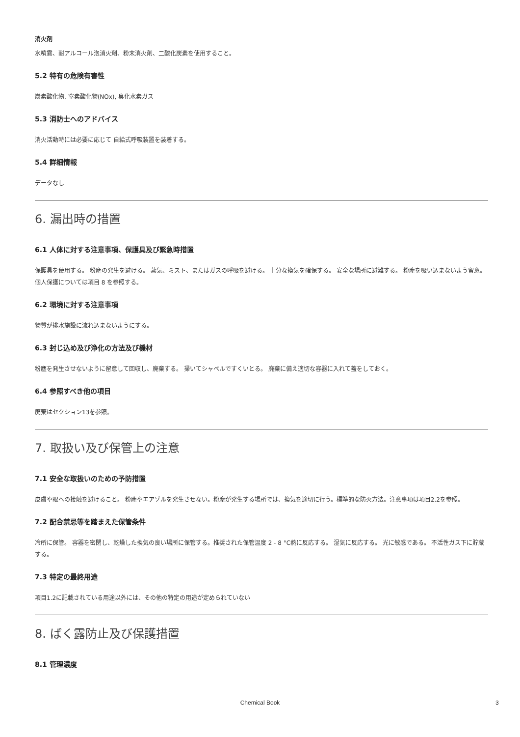消火剤
水噴霧、耐アルコール泡消火剤、粉末消火剤、二酸化炭素を使用すること。
5.2 特有の危険有害性
炭素酸化物, 窒素酸化物(NOx), 臭化水素ガス
5.3 消防士へのアドバイス
消火活動時には必要に応じて 自給式呼吸装置を装着する。
5.4 詳細情報
データなし
6. 漏出時の措置
6.1 人体に対する注意事項、保護具及び緊急時措置
保護具を使用する。 粉塵の発生を避ける。 蒸気、ミスト、またはガスの呼吸を避ける。 十分な換気を確保する。 安全な場所に避難する。 粉塵を吸い込まないよう留意。個人保護については項目 8 を参照する。
6.2 環境に対する注意事項
物質が排水施設に流れ込まないようにする。
6.3 封じ込め及び浄化の方法及び機材
粉塵を発生させないように留意して回収し、廃棄する。 掃いてシャベルですくいとる。 廃棄に備え適切な容器に入れて蓋をしておく。
6.4 参照すべき他の項目
廃棄はセクション13を参照。
7. 取扱い及び保管上の注意
7.1 安全な取扱いのための予防措置
皮膚や眼への接触を避けること。 粉塵やエアゾルを発生させない。粉塵が発生する場所では、換気を適切に行う。標準的な防火方法。注意事項は項目2.2を参照。
7.2 配合禁忌等を踏まえた保管条件
冷所に保管。 容器を密閉し、乾燥した換気の良い場所に保管する。推奨された保管温度 2 - 8 °C熱に反応する。 湿気に反応する。 光に敏感である。 不活性ガス下に貯蔵する。
7.3 特定の最終用途
項目1.2に記載されている用途以外には、その他の特定の用途が定められていない
8. ばく露防止及び保護措置
8.1 管理濃度
Chemical Book 3